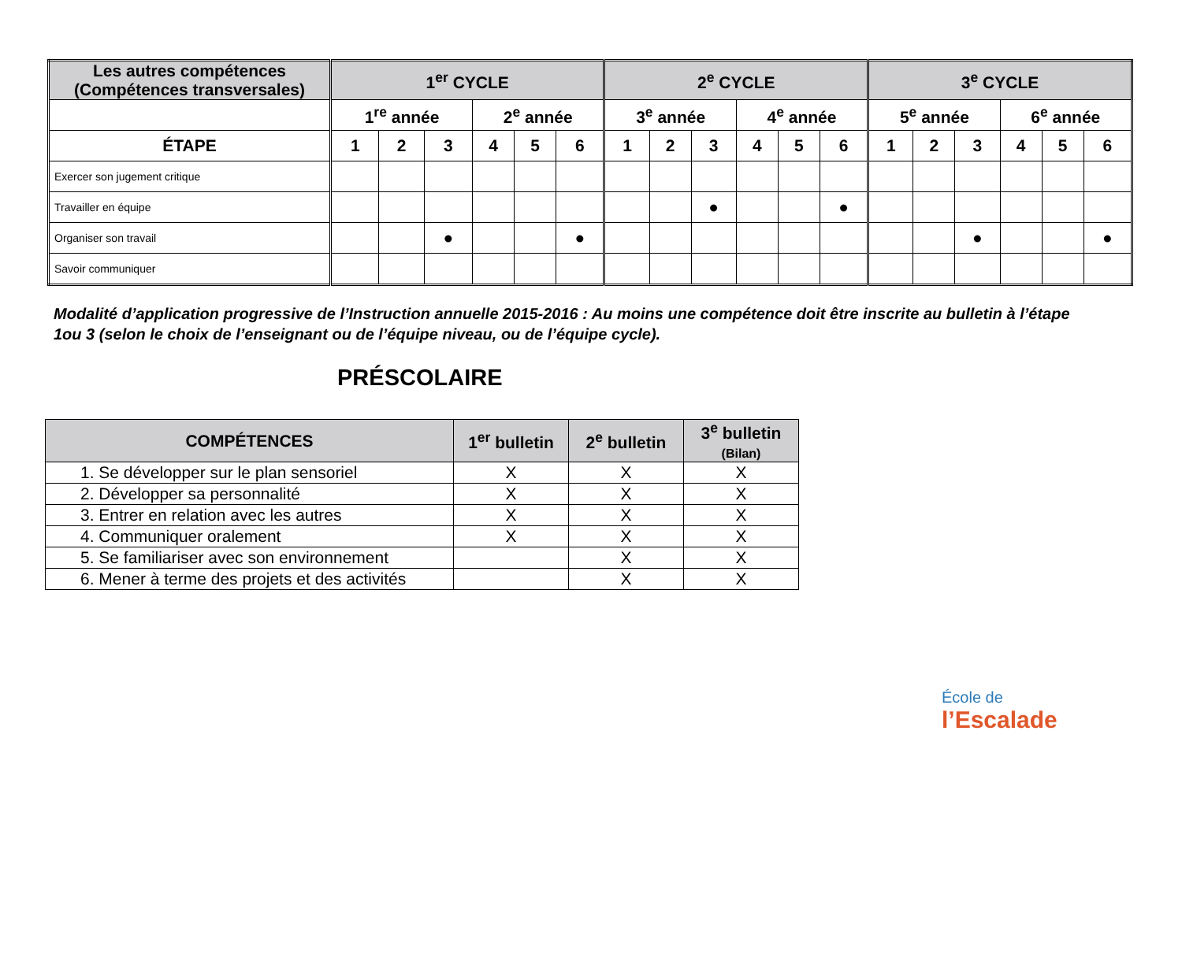| Les autres compétences (Compétences transversales) | 1<sup>er</sup> CYCLE | | | | | | 2<sup>e</sup> CYCLE | | | | | | 3<sup>e</sup> CYCLE | | | | | |
| --- | --- | --- | --- | --- | --- | --- | --- | --- | --- | --- | --- | --- | --- | --- | --- | --- | --- | --- |
| | 1<sup>re</sup> année | | | 2<sup>e</sup> année | | | 3<sup>e</sup> année | | | 4<sup>e</sup> année | | | 5<sup>e</sup> année | | | 6<sup>e</sup> année | | |
| ÉTAPE | 1 | 2 | 3 | 4 | 5 | 6 | 1 | 2 | 3 | 4 | 5 | 6 | 1 | 2 | 3 | 4 | 5 | 6 |
| Exercer son jugement critique | | | | | | | | | | | | | | | | | | |
| Travailler en équipe | | | | | | | | | ● | | | ● | | | | | | |
| Organiser son travail | | | ● | | | ● | | | | | | | | | ● | | | ● |
| Savoir communiquer | | | | | | | | | | | | | | | | | | |
Modalité d’application progressive de l’Instruction annuelle 2015-2016 : Au moins une compétence doit être inscrite au bulletin à l’étape 1ou 3 (selon le choix de l’enseignant ou de l’équipe niveau, ou de l’équipe cycle).
PRÉSCOLAIRE
| COMPÉTENCES | 1<sup>er</sup> bulletin | 2<sup>e</sup> bulletin | 3<sup>e</sup> bulletin (Bilan) |
| --- | --- | --- | --- |
| 1. Se développer sur le plan sensoriel | X | X | X |
| 2. Développer sa personnalité | X | X | X |
| 3. Entrer en relation avec les autres | X | X | X |
| 4. Communiquer oralement | X | X | X |
| 5. Se familiariser avec son environnement | | X | X |
| 6. Mener à terme des projets et des activités | | X | X |
École de
l’Escalade